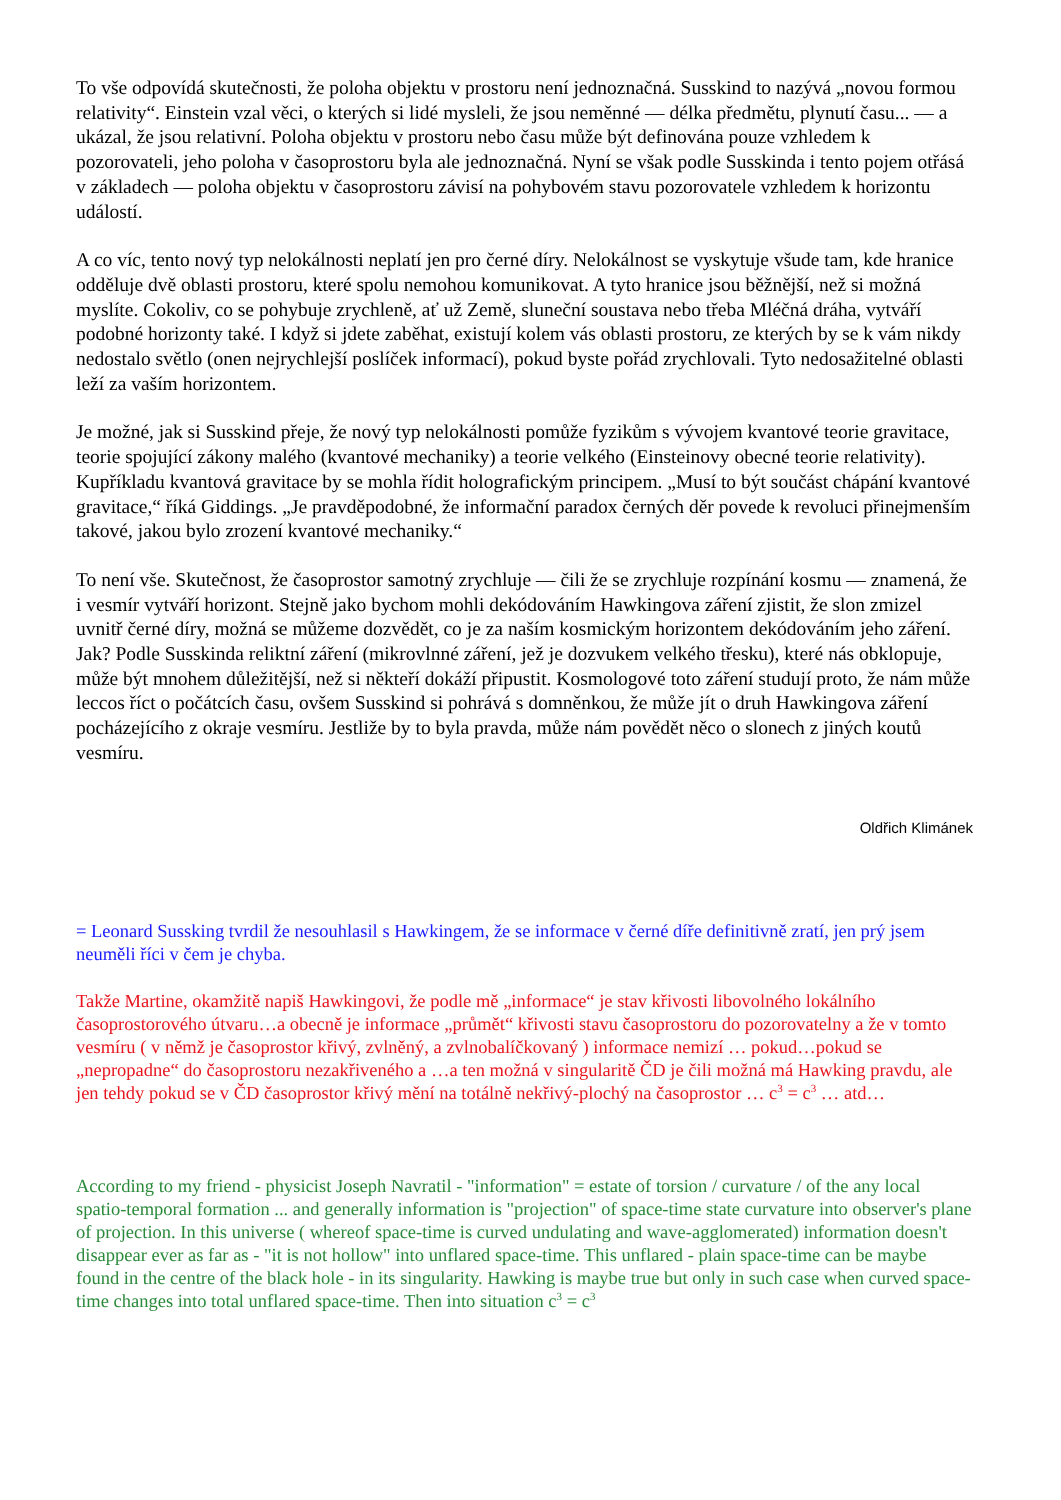To vše odpovídá skutečnosti, že poloha objektu v prostoru není jednoznačná. Susskind to nazývá „novou formou relativity“. Einstein vzal věci, o kterých si lidé mysleli, že jsou neměnné — délka předmětu, plynutí času... — a ukázal, že jsou relativní. Poloha objektu v prostoru nebo času může být definována pouze vzhledem k pozorovateli, jeho poloha v časoprostoru byla ale jednoznačná. Nyní se však podle Susskinda i tento pojem otřásá v základech — poloha objektu v časoprostoru závisí na pohybovém stavu pozorovatele vzhledem k horizontu událostí.
A co víc, tento nový typ nelokálnosti neplatí jen pro černé díry. Nelokálnost se vyskytuje všude tam, kde hranice odděluje dvě oblasti prostoru, které spolu nemohou komunikovat. A tyto hranice jsou běžnější, než si možná myslíte. Cokoliv, co se pohybuje zrychleně, ať už Země, sluneční soustava nebo třeba Mléčná dráha, vytváří podobné horizonty také. I když si jdete zaběhat, existují kolem vás oblasti prostoru, ze kterých by se k vám nikdy nedostalo světlo (onen nejrychlejší poslíček informací), pokud byste pořád zrychlovali. Tyto nedosažitelné oblasti leží za vaším horizontem.
Je možné, jak si Susskind přeje, že nový typ nelokálnosti pomůže fyzikům s vývojem kvantové teorie gravitace, teorie spojující zákony malého (kvantové mechaniky) a teorie velkého (Einsteinovy obecné teorie relativity). Kupříkladu kvantová gravitace by se mohla řídit holografickým principem. „Musí to být součást chápání kvantové gravitace,“ říká Giddings. „Je pravděpodobné, že informační paradox černých děr povede k revoluci přinejmenším takové, jakou bylo zrození kvantové mechaniky.“
To není vše. Skutečnost, že časoprostor samotný zrychluje — čili že se zrychluje rozpínání kosmu — znamená, že i vesmír vytváří horizont. Stejně jako bychom mohli dekódováním Hawkingova záření zjistit, že slon zmizel uvnitř černé díry, možná se můžeme dozvědět, co je za naším kosmickým horizontem dekódováním jeho záření. Jak? Podle Susskinda reliktní záření (mikrovlnné záření, jež je dozvukem velkého třesku), které nás obklopuje, může být mnohem důležitější, než si někteří dokáží připustit. Kosmologové toto záření studují proto, že nám může leccos říct o počátcích času, ovšem Susskind si pohrává s domněnkou, že může jít o druh Hawkingova záření pocházejícího z okraje vesmíru. Jestliže by to byla pravda, může nám povědět něco o slonech z jiných koutů vesmíru.
Oldřich Klimánek
= Leonard Sussking tvrdil že nesouhlasil s Hawkingem, že se informace v černé díře definitivně zratí, jen prý jsem neuměli říci v čem je chyba.
Takže Martine, okamžitě napiš Hawkingovi, že podle mě „informace“ je stav křivosti libovolného lokálního časoprostorového útvaru…a obecně je informace „průmět“ křivosti stavu časoprostoru do pozorovatelny a že v tomto vesmíru ( v němž je časoprostor křivý, zvlněný, a zvlnobalíčkovaný ) informace nemizí … pokud…pokud se „nepropadne“ do časoprostoru nezakřiveného a …a ten možná v singularitě ČD je čili možná má Hawking pravdu, ale jen tehdy pokud se v ČD časoprostor křivý mění na totálně nekřivý-plochý na časoprostor … c<sup>3</sup> = c<sup>3</sup> … atd…
According to my friend - physicist Joseph Navratil - "information" = estate of torsion / curvature / of the any local spatio-temporal formation ... and generally information is "projection" of space-time state curvature into observer's plane of projection. In this universe ( whereof space-time is curved undulating and wave-agglomerated) information doesn't disappear ever as far as - "it is not hollow" into unflared space-time. This unflared - plain space-time can be maybe found in the centre of the black hole - in its singularity. Hawking is maybe true but only in such case when curved space-time changes into total unflared space-time. Then into situation c<sup>3</sup> = c<sup>3</sup>